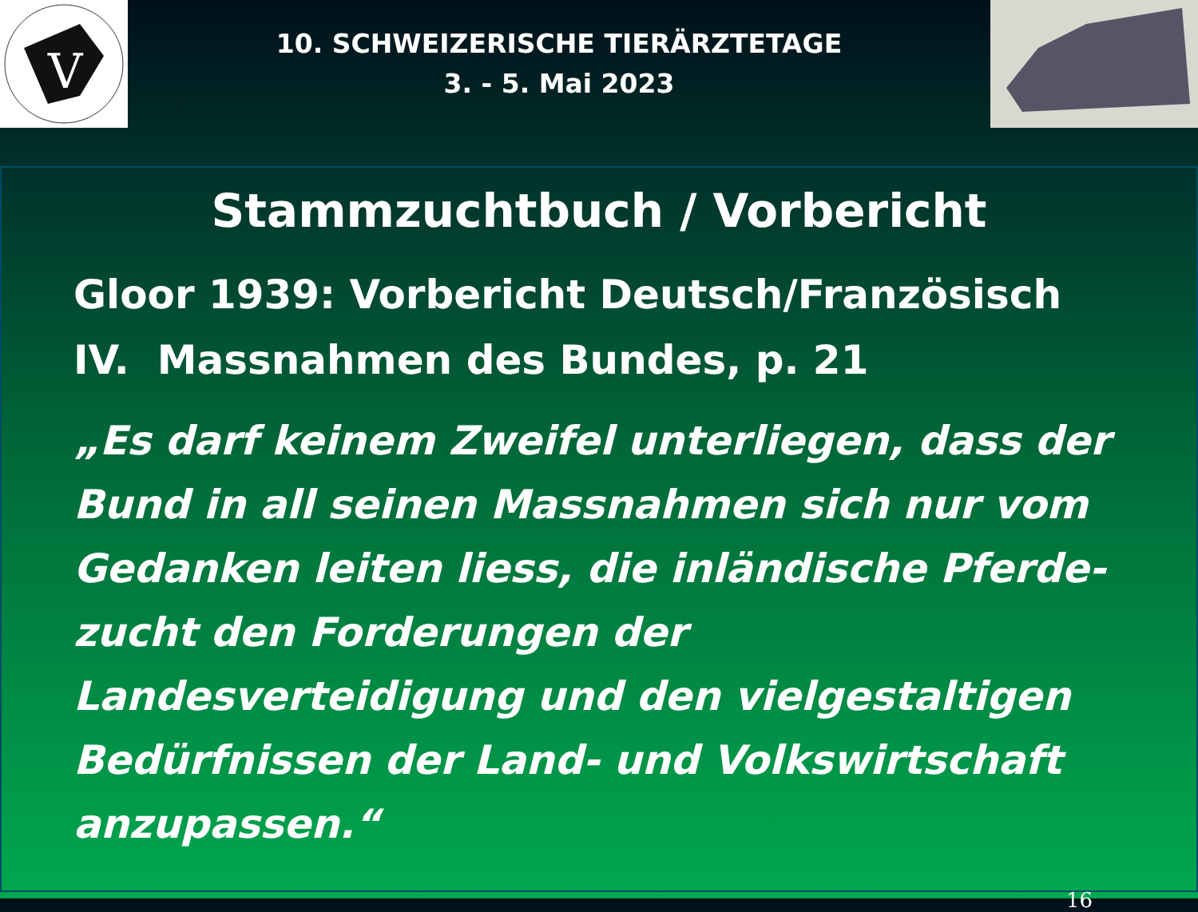V
10. SCHWEIZERISCHE TIERÄRZTETAGE
3. - 5. Mai 2023
Stammzuchtbuch / Vorbericht
Gloor 1939: Vorbericht Deutsch/Französisch
IV. Massnahmen des Bundes, p. 21
„Es darf keinem Zweifel unterliegen, dass der Bund in all seinen Massnahmen sich nur vom Gedanken leiten liess, die inländische Pferde-zucht den Forderungen der Landesverteidigung und den vielgestaltigen Bedürfnissen der Land- und Volkswirtschaft anzupassen.“
16